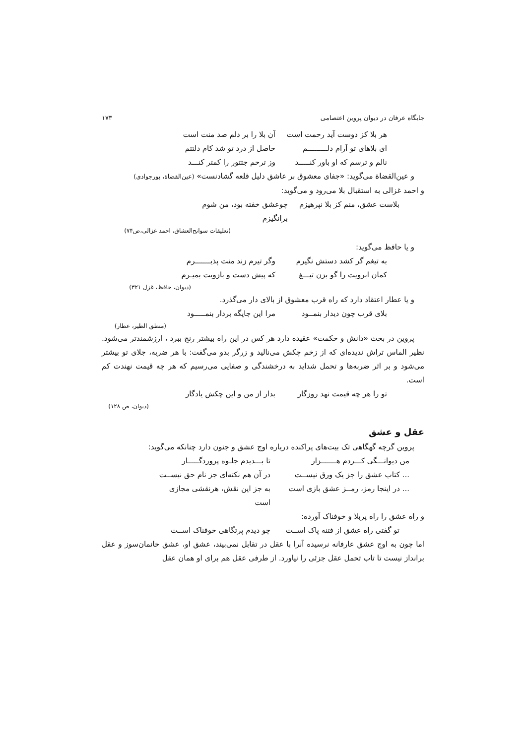جایگاه عرفان در دیوان پروین اعتصامی ۱۷۳
هر بلا کز دوست آید رحمت است آن بلا را بر دلم صد منت است
ای بلاهای تو آرام دلـــــــــم حاصل از درد تو شد کام دلتتم
نالم و ترسم که او باور کنـــــد وز ترحم جتتور را کمتر کنـــد
و عین‌القضاة می‌گوید: «جفای معشوق بر عاشق دلیل قلعه گشادنست» (عین‌القضاة، پورجوادی)
و احمد غزالی به استقبال بلا می‌رود و می‌گوید:
بلاست عشق، منم کز بلا نپرهیزم چوعشق خفته بود، من شوم برانگیزم
(تعلیقات سوانح‌العشاق، احمد غزالی،ص۷۴)
و یا حافظ می‌گوید:
به تیغم گر کشد دستش نگیرم وگر تیرم زند منت پذیـــــــرم
کمان ابرویت را گو بزن تیـــغ که پیش دست و بازویت بمیـرم
(دیوان، حافظ، غزل ۳۲۱)
و یا عطار اعتقاد دارد که راه قرب معشوق از بالای دار می‌گذرد.
بلای قرب چون دیدار بنمــود مرا این جایگه بردار بنمـــــود
(منطق الطیر، عطار)
پروین در بحث «دانش و حکمت» عقیده دارد هر کس در این راه بیشتر رنج ببرد ، ارزشمندتر می‌شود. نظیر الماس تراش ندیده‌ای که از زخم چکش می‌نالید و زرگر بدو می‌گفت: با هر ضربه، جلای تو بیشتر می‌شود و بر اثر ضربه‌ها و تحمل شداید به درخشندگی و صفایی می‌رسیم که هر چه قیمت نهندت کم است.
تو را هر چه قیمت نهد روزگار بدار از من و این چکش یادگار
(دیوان، ص ۱۲۸)
عقل و عشق
پروین گرچه گهگاهی تک بیت‌های پراکنده درباره اوج عشق و جنون دارد چنانکه می‌گوید:
من دیوانـــگی کـــردم هـــــــزار تا بـــدیدم جلـوه پروردگـــــار
... کتاب عشق را جز یک ورق نیســت در آن هم نکته‌ای جز نام حق نیســت
... در اینجا رمز، رمــز عشق بازی است به جز این نقش، هرنقشی مجازی است
و راه عشق را راه پربلا و خوفناک آورده:
تو گفتی راه عشق از فتنه پاک اســت چو دیدم پرتگاهی خوفناک اســت
اما چون به اوج عشق عارفانه نرسیده آنرا با عقل در تقابل نمی‌بیند، عشق او، عشق خانمان‌سوز و عقل برانداز نیست تا تاب تحمل عقل جزئی را نیاورد. از طرفی عقل هم برای او همان عقل